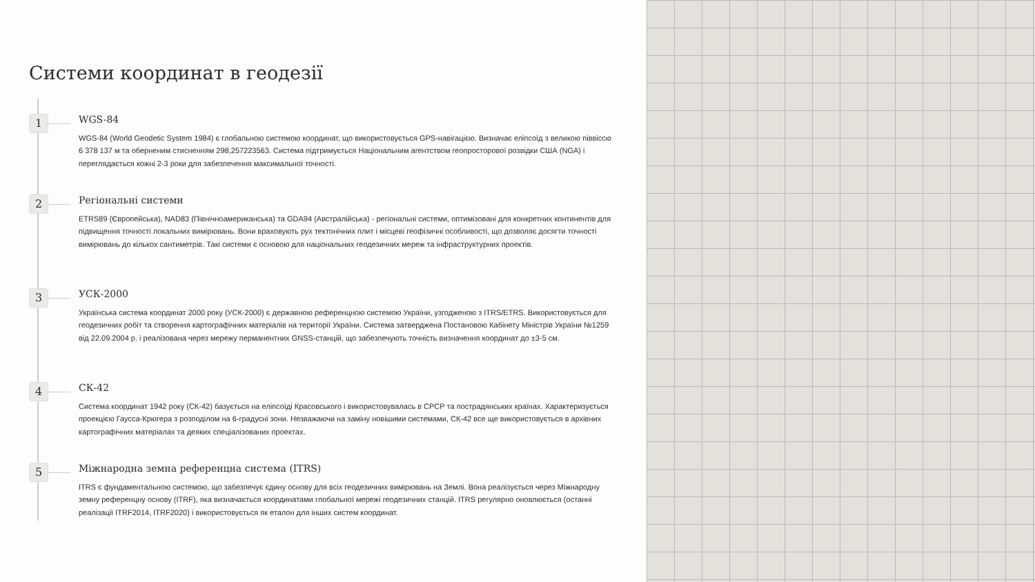Системи координат в геодезії
1
WGS-84
WGS-84 (World Geodetic System 1984) є глобальною системою координат, що використовується GPS-навігацією. Визначає еліпсоїд з великою піввіссю 6 378 137 м та оберненим стисненням 298,257223563. Система підтримується Національним агентством геопросторової розвідки США (NGA) і переглядається кожні 2-3 роки для забезпечення максимальної точності.
2
Регіональні системи
ETRS89 (Європейська), NAD83 (Північноамериканська) та GDA94 (Австралійська) - регіональні системи, оптимізовані для конкретних континентів для підвищення точності локальних вимірювань. Вони враховують рух тектонічних плит і місцеві геофізичні особливості, що дозволяє досягти точності вимірювань до кількох сантиметрів. Такі системи є основою для національних геодезичних мереж та інфраструктурних проектів.
3
УСК-2000
Українська система координат 2000 року (УСК-2000) є державною референцною системою України, узгодженою з ITRS/ETRS. Використовується для геодезичних робіт та створення картографічних матеріалів на території України. Система затверджена Постановою Кабінету Міністрів України №1259 від 22.09.2004 р. і реалізована через мережу перманентних GNSS-станцій, що забезпечують точність визначення координат до ±3-5 см.
4
СК-42
Система координат 1942 року (СК-42) базується на еліпсоїді Красовського і використовувалась в СРСР та пострадянських країнах. Характеризується проекцією Гаусса-Крюгера з розподілом на 6-градусні зони. Незважаючи на заміну новішими системами, СК-42 все ще використовується в архівних картографічних матеріалах та деяких спеціалізованих проектах.
5
Міжнародна земна референцна система (ITRS)
ITRS є фундаментальною системою, що забезпечує єдину основу для всіх геодезичних вимірювань на Землі. Вона реалізується через Міжнародну земну референцну основу (ITRF), яка визначається координатами глобальної мережі геодезичних станцій. ITRS регулярно оновлюється (останні реалізації ITRF2014, ITRF2020) і використовується як еталон для інших систем координат.